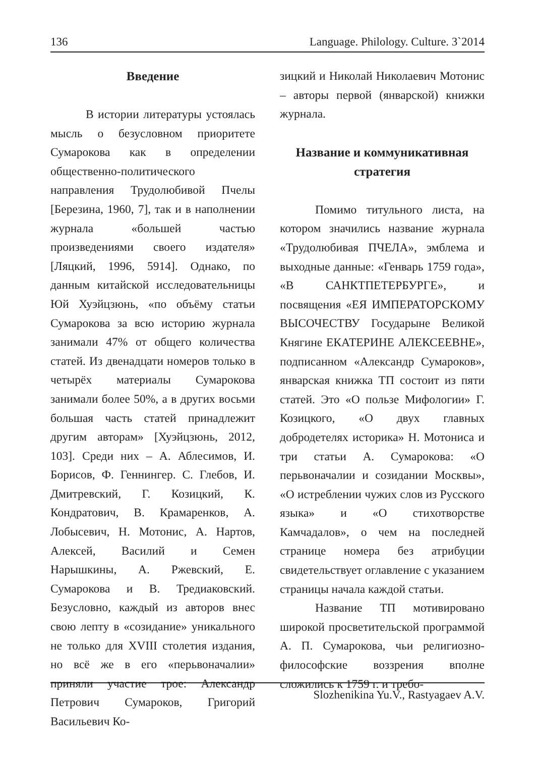136 Language. Philology. Culture. 3`2014
Введение
В истории литературы устоялась мысль о безусловном приоритете Сумарокова как в определении общественно-политического направления Трудолюбивой Пчелы [Березина, 1960, 7], так и в наполнении журнала «большей частью произведениями своего издателя» [Ляцкий, 1996, 5914]. Однако, по данным китайской исследовательницы Юй Хуэйцзюнь, «по объёму статьи Сумарокова за всю историю журнала занимали 47% от общего количества статей. Из двенадцати номеров только в четырёх материалы Сумарокова занимали более 50%, а в других восьми большая часть статей принадлежит другим авторам» [Хуэйцзюнь, 2012, 103]. Среди них – А. Аблесимов, И. Борисов, Ф. Геннингер. С. Глебов, И. Дмитревский, Г. Козицкий, К. Кондратович, В. Крамаренков, А. Лобысевич, Н. Мотонис, А. Нартов, Алексей, Василий и Семен Нарышкины, А. Ржевский, Е. Сумарокова и В. Тредиаковский. Безусловно, каждый из авторов внес свою лепту в «созидание» уникального не только для XVIII столетия издания, но всё же в его «перьвоначалии» приняли участие трое: Александр Петрович Сумароков, Григорий Васильевич Ко-
зицкий и Николай Николаевич Мотонис – авторы первой (январской) книжки журнала.
Название и коммуникативная стратегия
Помимо титульного листа, на котором значились название журнала «Трудолюбивая ПЧЕЛА», эмблема и выходные данные: «Генварь 1759 года», «В САНКТПЕТЕРБУРГЕ», и посвящения «ЕЯ ИМПЕРАТОРСКОМУ ВЫСОЧЕСТВУ Государыне Великой Княгине ЕКАТЕРИНЕ АЛЕКСЕЕВНЕ», подписанном «Александр Сумароков», январская книжка ТП состоит из пяти статей. Это «О пользе Мифологии» Г. Козицкого, «О двух главных добродетелях историка» Н. Мотониса и три статьи А. Сумарокова: «О перьвоначалии и созидании Москвы», «О истреблении чужих слов из Русского языка» и «О стихотворстве Камчадалов», о чем на последней странице номера без атрибуции свидетельствует оглавление с указанием страницы начала каждой статьи.
Название ТП мотивировано широкой просветительской программой А. П. Сумарокова, чьи религиозно-философские воззрения вполне сложились к 1759 г. и требо-
Slozhenikina Yu.V., Rastyagaev A.V.